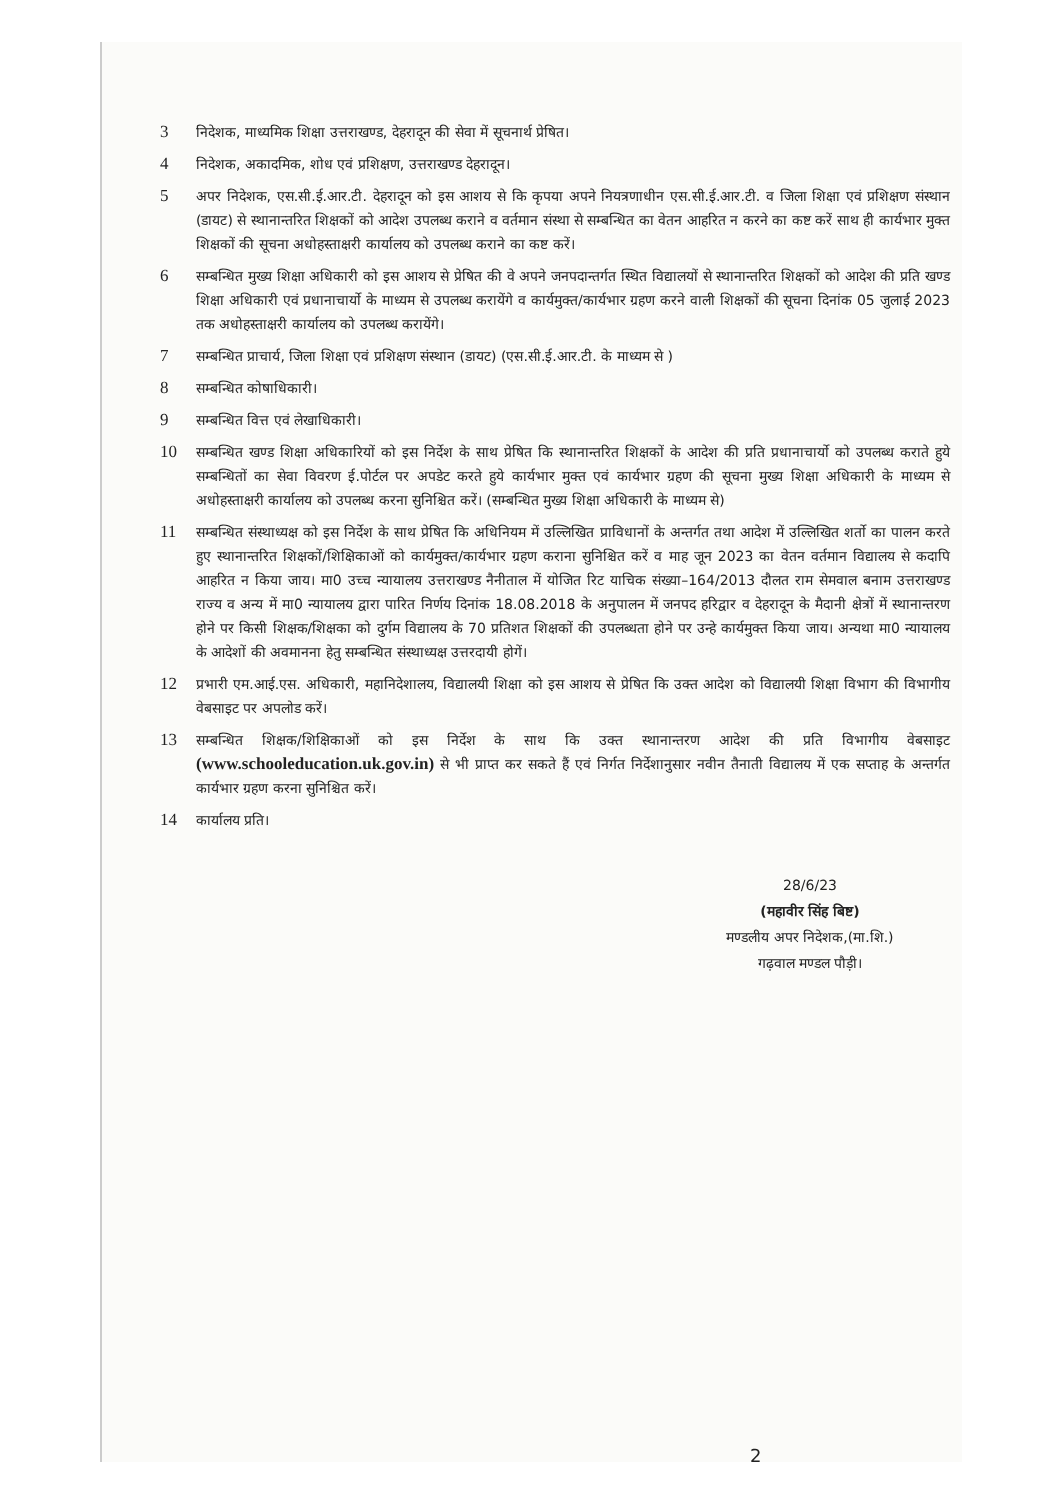3 निदेशक, माध्यमिक शिक्षा उत्तराखण्ड, देहरादून की सेवा में सूचनार्थ प्रेषित।
4 निदेशक, अकादमिक, शोध एवं प्रशिक्षण, उत्तराखण्ड देहरादून।
5 अपर निदेशक, एस.सी.ई.आर.टी. देहरादून को इस आशय से कि कृपया अपने नियत्रणाधीन एस.सी.ई.आर.टी. व जिला शिक्षा एवं प्रशिक्षण संस्थान (डायट) से स्थानान्तरित शिक्षकों को आदेश उपलब्ध कराने व वर्तमान संस्था से सम्बन्धित का वेतन आहरित न करने का कष्ट करें साथ ही कार्यभार मुक्त शिक्षकों की सूचना अधोहस्ताक्षरी कार्यालय को उपलब्ध कराने का कष्ट करें।
6 सम्बन्धित मुख्य शिक्षा अधिकारी को इस आशय से प्रेषित की वे अपने जनपदान्तर्गत स्थित विद्यालयों से स्थानान्तरित शिक्षकों को आदेश की प्रति खण्ड शिक्षा अधिकारी एवं प्रधानाचार्यो के माध्यम से उपलब्ध करायेंगे व कार्यमुक्त/कार्यभार ग्रहण करने वाली शिक्षकों की सूचना दिनांक 05 जुलाई 2023 तक अधोहस्ताक्षरी कार्यालय को उपलब्ध करायेंगे।
7 सम्बन्धित प्राचार्य, जिला शिक्षा एवं प्रशिक्षण संस्थान (डायट) (एस.सी.ई.आर.टी. के माध्यम से )
8 सम्बन्धित कोषाधिकारी।
9 सम्बन्धित वित्त एवं लेखाधिकारी।
10 सम्बन्धित खण्ड शिक्षा अधिकारियों को इस निर्देश के साथ प्रेषित कि स्थानान्तरित शिक्षकों के आदेश की प्रति प्रधानाचार्यो को उपलब्ध कराते हुये सम्बन्धितों का सेवा विवरण ई.पोर्टल पर अपडेट करते हुये कार्यभार मुक्त एवं कार्यभार ग्रहण की सूचना मुख्य शिक्षा अधिकारी के माध्यम से अधोहस्ताक्षरी कार्यालय को उपलब्ध करना सुनिश्चित करें। (सम्बन्धित मुख्य शिक्षा अधिकारी के माध्यम से)
11 सम्बन्धित संस्थाध्यक्ष को इस निर्देश के साथ प्रेषित कि अधिनियम में उल्लिखित प्राविधानों के अन्तर्गत तथा आदेश में उल्लिखित शर्तो का पालन करते हुए स्थानान्तरित शिक्षकों/शिक्षिकाओं को कार्यमुक्त/कार्यभार ग्रहण कराना सुनिश्चित करें व माह जून 2023 का वेतन वर्तमान विद्यालय से कदापि आहरित न किया जाय। मा0 उच्च न्यायालय उत्तराखण्ड नैनीताल में योजित रिट याचिक संख्या–164/2013 दौलत राम सेमवाल बनाम उत्तराखण्ड राज्य व अन्य में मा0 न्यायालय द्वारा पारित निर्णय दिनांक 18.08.2018 के अनुपालन में जनपद हरिद्वार व देहरादून के मैदानी क्षेत्रों में स्थानान्तरण होने पर किसी शिक्षक/शिक्षका को दुर्गम विद्यालय के 70 प्रतिशत शिक्षकों की उपलब्धता होने पर उन्हे कार्यमुक्त किया जाय। अन्यथा मा0 न्यायालय के आदेशों की अवमानना हेतु सम्बन्धित संस्थाध्यक्ष उत्तरदायी होगें।
12 प्रभारी एम.आई.एस. अधिकारी, महानिदेशालय, विद्यालयी शिक्षा को इस आशय से प्रेषित कि उक्त आदेश को विद्यालयी शिक्षा विभाग की विभागीय वेबसाइट पर अपलोड करें।
13 सम्बन्धित शिक्षक/शिक्षिकाओं को इस निर्देश के साथ कि उक्त स्थानान्तरण आदेश की प्रति विभागीय वेबसाइट (www.schooleducation.uk.gov.in) से भी प्राप्त कर सकते हैं एवं निर्गत निर्देशानुसार नवीन तैनाती विद्यालय में एक सप्ताह के अन्तर्गत कार्यभार ग्रहण करना सुनिश्चित करें।
14 कार्यालय प्रति।
28/6/23
(महावीर सिंह बिष्ट)
मण्डलीय अपर निदेशक,(मा.शि.)
गढ़वाल मण्डल पौड़ी।
2